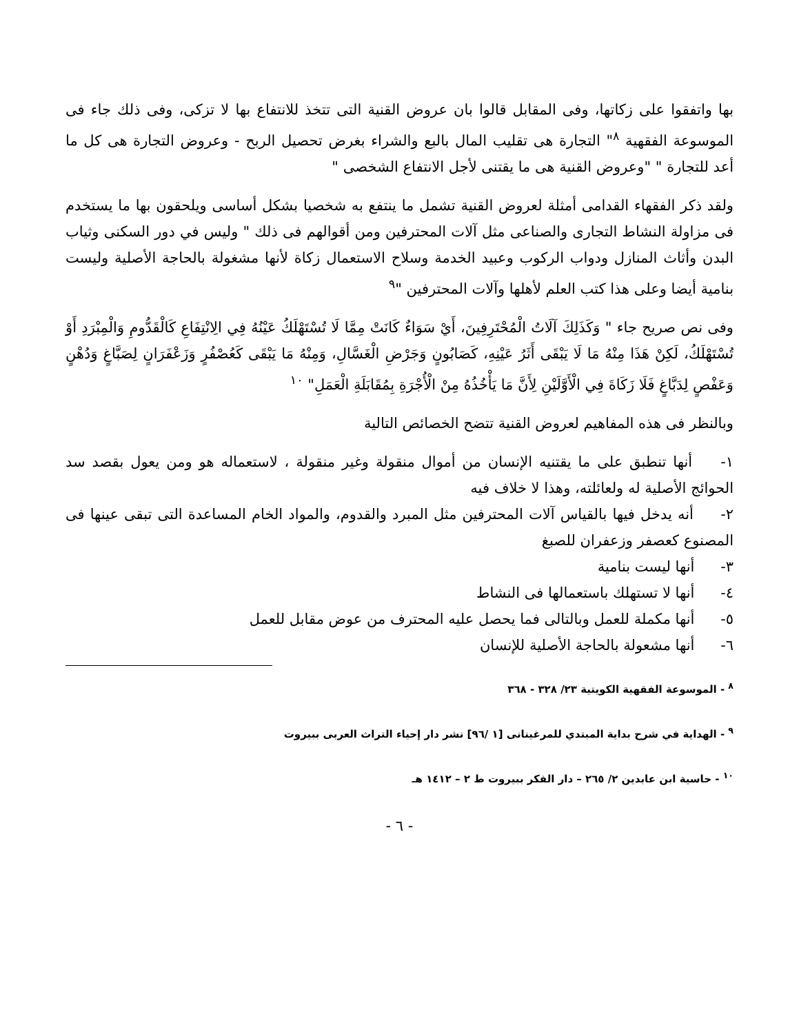بها واتفقوا على زكاتها، وفى المقابل قالوا بان عروض القنية التى تتخذ للانتفاع بها لا تزكى، وفى ذلك جاء فى الموسوعة الفقهية <sup>٨</sup>" التجارة هى تقليب المال بالبع والشراء بغرض تحصيل الربح - وعروض التجارة هى كل ما أعد للتجارة " "وعروض القنية هى ما يقتنى لأجل الانتفاع الشخصى "
ولقد ذكر الفقهاء القدامى أمثلة لعروض القنية تشمل ما ينتفع به شخصيا بشكل أساسى ويلحقون بها ما يستخدم فى مزاولة النشاط التجارى والصناعى مثل آلات المحترفين ومن أقوالهم فى ذلك " وليس في دور السكنى وثياب البدن وأثاث المنازل ودواب الركوب وعبيد الخدمة وسلاح الاستعمال زكاة لأنها مشغولة بالحاجة الأصلية وليست بنامية أيضا وعلى هذا كتب العلم لأهلها وآلات المحترفين "<sup>٩</sup>
وفى نص صريح جاء " وَكَذَلِكَ آلَاتُ الْمُحْتَرِفِينَ، أَيْ سَوَاءٌ كَانَتْ مِمَّا لَا تُسْتَهْلَكُ عَيْنُهُ فِي الِانْتِفَاعِ كَالْقَدُّومِ وَالْمِبْرَدِ أَوْ تُسْتَهْلَكُ، لَكِنْ هَذَا مِنْهُ مَا لَا يَبْقَى أَثَرُ عَيْنِهِ، كَصَابُونٍ وَجَرْضِ الْغَسَّالِ، وَمِنْهُ مَا يَبْقَى كَعُصْفُرٍ وَزَعْفَرَانٍ لِصَبَّاغٍ وَدُهْنٍ وَعَفْصٍ لِدَبَّاغٍ فَلَا زَكَاةَ فِي الْأَوَّلَيْنِ لِأَنَّ مَا يَأْخُذُهُ مِنْ الْأُجْرَةِ بِمُقَابَلَةِ الْعَمَلِ" <sup>١٠</sup>
وبالنظر فى هذه المفاهيم لعروض القنية تتضح الخصائص التالية
١- أنها تنطبق على ما يقتنيه الإنسان من أموال منقولة وغير منقولة ، لاستعماله هو ومن يعول بقصد سد الحوائج الأصلية له ولعائلته، وهذا لا خلاف فيه
٢- أنه يدخل فيها بالقياس آلات المحترفين مثل المبرد والقدوم، والمواد الخام المساعدة التى تبقى عينها فى المصنوع كعصفر وزعفران للصبغ
٣- أنها ليست بنامية
٤- أنها لا تستهلك باستعمالها فى النشاط
٥- أنها مكملة للعمل وبالتالى فما يحصل عليه المحترف من عوض مقابل للعمل
٦- أنها مشعولة بالحاجة الأصلية للإنسان
<sup>٨</sup> - الموسوعة الفقهية الكويتية ٢٣/ ٣٢٨ - ٣٦٨
<sup>٩</sup> - الهداية في شرح بداية المبتدي للمرغينانى [١ /٩٦] نشر دار إحياء التراث العربى ببيروت
<sup>١٠</sup> - حاسية ابن عابدين ٢/ ٢٦٥ – دار الفكر ببيروت ط ٢ – ١٤١٢ هـ
- ٦ -